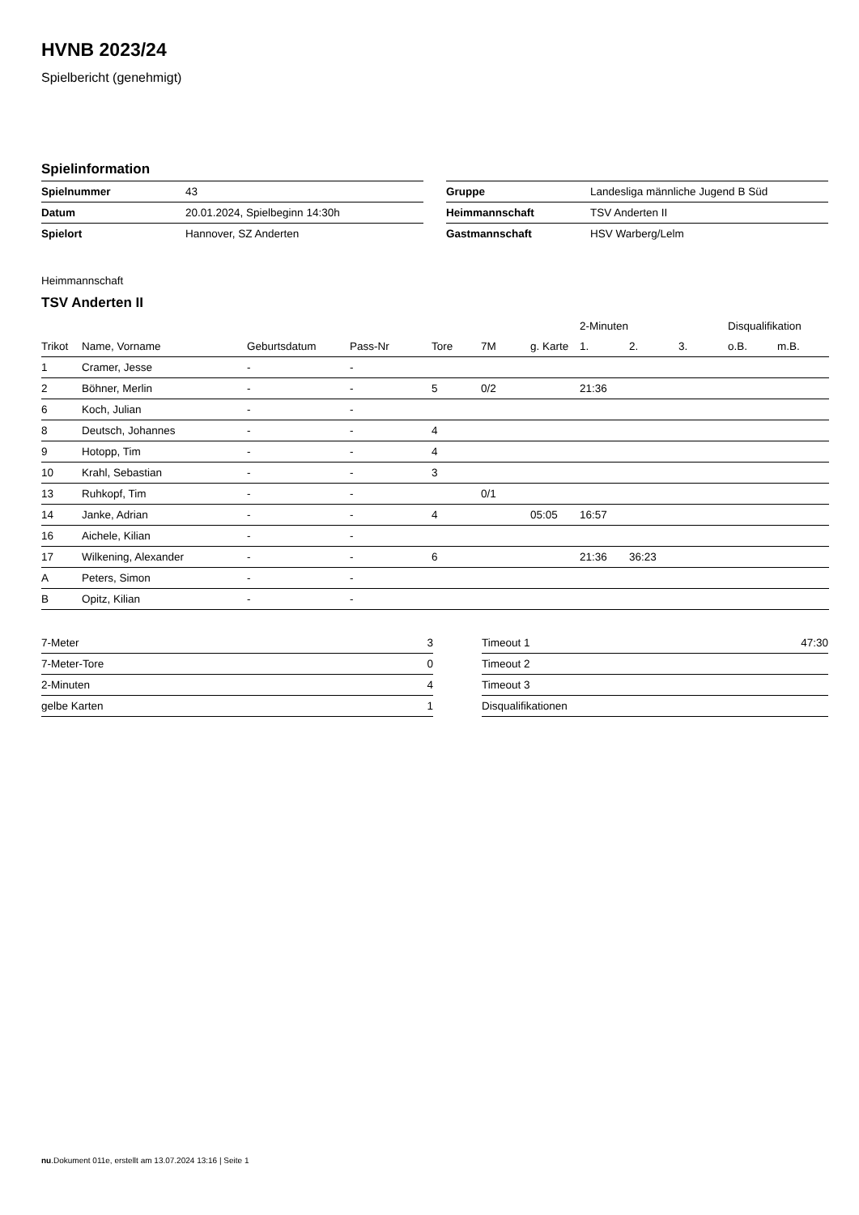HVNB 2023/24
Spielbericht (genehmigt)
Spielinformation
| Spielnummer | 43 |
| Datum | 20.01.2024, Spielbeginn 14:30h |
| Spielort | Hannover, SZ Anderten |
| Gruppe | Landesliga männliche Jugend B Süd |
| Heimmannschaft | TSV Anderten II |
| Gastmannschaft | HSV Warberg/Lelm |
Heimmannschaft
TSV Anderten II
| | | | | | | | 2-Minuten | | | Disqualifikation | |
| --- | --- | --- | --- | --- | --- | --- | --- | --- | --- | --- | --- |
| Trikot | Name, Vorname | Geburtsdatum | Pass-Nr | Tore | 7M | g. Karte | 1. | 2. | 3. | o.B. | m.B. |
| 1 | Cramer, Jesse | - | - | | | | | | | | |
| 2 | Böhner, Merlin | - | - | 5 | 0/2 | | 21:36 | | | | |
| 6 | Koch, Julian | - | - | | | | | | | | |
| 8 | Deutsch, Johannes | - | - | 4 | | | | | | | |
| 9 | Hotopp, Tim | - | - | 4 | | | | | | | |
| 10 | Krahl, Sebastian | - | - | 3 | | | | | | | |
| 13 | Ruhkopf, Tim | - | - | | 0/1 | | | | | | |
| 14 | Janke, Adrian | - | - | 4 | | 05:05 | 16:57 | | | | |
| 16 | Aichele, Kilian | - | - | | | | | | | | |
| 17 | Wilkening, Alexander | - | - | 6 | | | 21:36 | 36:23 | | | |
| A | Peters, Simon | - | - | | | | | | | | |
| B | Opitz, Kilian | - | - | | | | | | | | |
| 7-Meter | 3 |
| 7-Meter-Tore | 0 |
| 2-Minuten | 4 |
| gelbe Karten | 1 |
| Timeout 1 | 47:30 |
| Timeout 2 | |
| Timeout 3 | |
| Disqualifikationen | |
nu.Dokument 011e, erstellt am 13.07.2024 13:16 | Seite 1